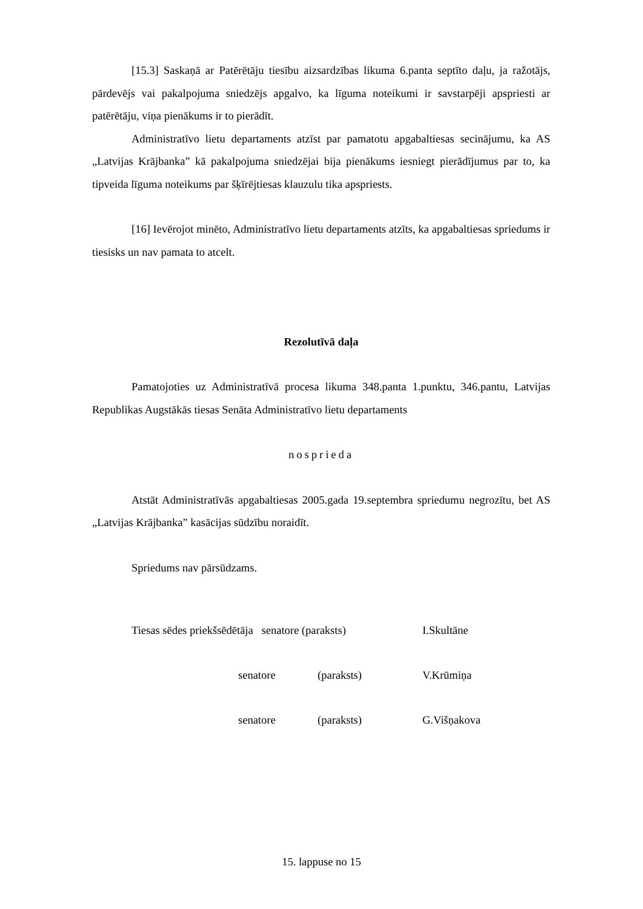[15.3] Saskaņā ar Patērētāju tiesību aizsardzības likuma 6.panta septīto daļu, ja ražotājs, pārdevējs vai pakalpojuma sniedzējs apgalvo, ka līguma noteikumi ir savstarpēji apspriesti ar patērētāju, viņa pienākums ir to pierādīt.
Administratīvo lietu departaments atzīst par pamatotu apgabaltiesas secinājumu, ka AS „Latvijas Krājbanka” kā pakalpojuma sniedzējai bija pienākums iesniegt pierādījumus par to, ka tipveida līguma noteikums par šķīrējtiesas klauzulu tika apspriests.
[16] Ievērojot minēto, Administratīvo lietu departaments atzīts, ka apgabaltiesas spriedums ir tiesisks un nav pamata to atcelt.
Rezolutīvā daļa
Pamatojoties uz Administratīvā procesa likuma 348.panta 1.punktu, 346.pantu, Latvijas Republikas Augstākās tiesas Senāta Administratīvo lietu departaments
nospriedа
Atstāt Administratīvās apgabaltiesas 2005.gada 19.septembra spriedumu negrozītu, bet AS „Latvijas Krājbanka” kasācijas sūdzību noraidīt.
Spriedums nav pārsūdzams.
| Tiesas sēdes priekšsēdētāja senatore (paraksts) | | | I.Skultāne |
| | senatore (paraksts) | | V.Krūmiņa |
| | senatore (paraksts) | | G.Višņakova |
15. lappuse no 15